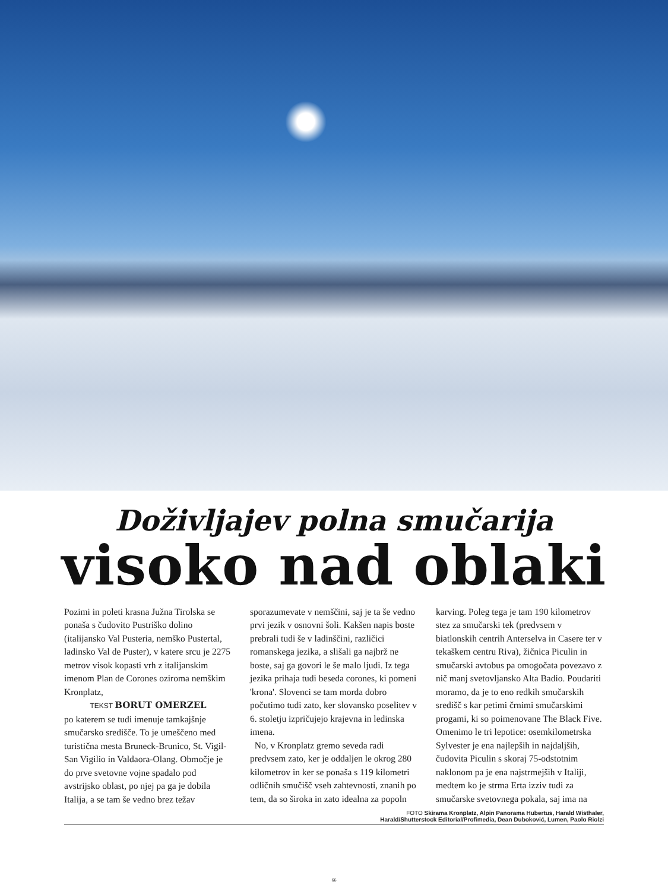Doživljajev polna smučarija
visoko nad oblaki
Pozimi in poleti krasna Južna Tirolska se ponaša s čudovito Pustriško dolino (italijansko Val Pusteria, nemško Pustertal, ladinsko Val de Puster), v katere srcu je 2275 metrov visok kopasti vrh z italijanskim imenom Plan de Corones oziroma nemškim Kronplatz,
TEKST BORUT OMERZEL
po katerem se tudi imenuje tamkajšnje smučarsko središče. To je umeščeno med turistična mesta Bruneck-Brunico, St. Vigil-San Vigilio in Valdaora-Olang. Območje je do prve svetovne vojne spadalo pod avstrijsko oblast, po njej pa ga je dobila Italija, a se tam še vedno brez težav sporazumevate v nemščini, saj je ta še vedno prvi jezik v osnovni šoli. Kakšen napis boste prebrali tudi še v ladinščini, različici romanskega jezika, a slišali ga najbrž ne boste, saj ga govori le še malo ljudi. Iz tega jezika prihaja tudi beseda corones, ki pomeni 'krona'. Slovenci se tam morda dobro počutimo tudi zato, ker slovansko poselitev v 6. stoletju izpričujejo krajevna in ledinska imena.
No, v Kronplatz gremo seveda radi predvsem zato, ker je oddaljen le okrog 280 kilometrov in ker se ponaša s 119 kilometri odličnih smučišč vseh zahtevnosti, znanih po tem, da so široka in zato idealna za popoln karving. Poleg tega je tam 190 kilometrov stez za smučarski tek (predvsem v biatlonskih centrih Antersel­va in Casere ter v tekaškem centru Riva), žičnica Piculin in smučarski avtobus pa omogočata povezavo z nič manj svetovljansko Alta Badio. Poudariti moramo, da je to eno redkih smučarskih središč s kar petimi črnimi smučarskimi progami, ki so poimenovane The Black Five. Omenimo le tri lepotice: osemkilometrska Sylvester je ena najlepših in najdaljših, čudovita Piculin s skoraj 75-odstotnim naklonom pa je ena najstrmejših v Italiji, medtem ko je strma Erta izziv tudi za smučarske svetovnega pokala, saj ima na
FOTO Skirama Kronplatz, Alpin Panorama Hubertus, Harald Wisthaler,
Harald/Shutterstock Editorial/Profimedia, Dean Duboković, Lumen, Paolo Riolzi
66